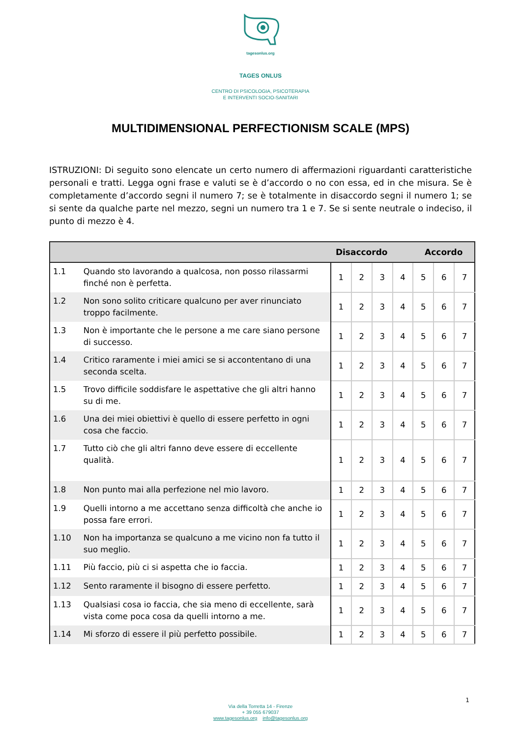tagesonlus.org
TAGES ONLUS
CENTRO DI PSICOLOGIA, PSICOTERAPIA
E INTERVENTI SOCIO-SANITARI
MULTIDIMENSIONAL PERFECTIONISM SCALE (MPS)
ISTRUZIONI: Di seguito sono elencate un certo numero di affermazioni riguardanti caratteristiche personali e tratti. Legga ogni frase e valuti se è d’accordo o no con essa, ed in che misura. Se è completamente d’accordo segni il numero 7; se è totalmente in disaccordo segni il numero 1; se si sente da qualche parte nel mezzo, segni un numero tra 1 e 7. Se si sente neutrale o indeciso, il punto di mezzo è 4.
| | | Disaccordo | | | | Accordo | | |
| --- | --- | --- | --- | --- | --- | --- | --- | --- |
| 1.1 | Quando sto lavorando a qualcosa, non posso rilassarmi finché non è perfetta. | 1 | 2 | 3 | 4 | 5 | 6 | 7 |
| 1.2 | Non sono solito criticare qualcuno per aver rinunciato troppo facilmente. | 1 | 2 | 3 | 4 | 5 | 6 | 7 |
| 1.3 | Non è importante che le persone a me care siano persone di successo. | 1 | 2 | 3 | 4 | 5 | 6 | 7 |
| 1.4 | Critico raramente i miei amici se si accontentano di una seconda scelta. | 1 | 2 | 3 | 4 | 5 | 6 | 7 |
| 1.5 | Trovo difficile soddisfare le aspettative che gli altri hanno su di me. | 1 | 2 | 3 | 4 | 5 | 6 | 7 |
| 1.6 | Una dei miei obiettivi è quello di essere perfetto in ogni cosa che faccio. | 1 | 2 | 3 | 4 | 5 | 6 | 7 |
| 1.7 | Tutto ciò che gli altri fanno deve essere di eccellente qualità. | 1 | 2 | 3 | 4 | 5 | 6 | 7 |
| 1.8 | Non punto mai alla perfezione nel mio lavoro. | 1 | 2 | 3 | 4 | 5 | 6 | 7 |
| 1.9 | Quelli intorno a me accettano senza difficoltà che anche io possa fare errori. | 1 | 2 | 3 | 4 | 5 | 6 | 7 |
| 1.10 | Non ha importanza se qualcuno a me vicino non fa tutto il suo meglio. | 1 | 2 | 3 | 4 | 5 | 6 | 7 |
| 1.11 | Più faccio, più ci si aspetta che io faccia. | 1 | 2 | 3 | 4 | 5 | 6 | 7 |
| 1.12 | Sento raramente il bisogno di essere perfetto. | 1 | 2 | 3 | 4 | 5 | 6 | 7 |
| 1.13 | Qualsiasi cosa io faccia, che sia meno di eccellente, sarà vista come poca cosa da quelli intorno a me. | 1 | 2 | 3 | 4 | 5 | 6 | 7 |
| 1.14 | Mi sforzo di essere il più perfetto possibile. | 1 | 2 | 3 | 4 | 5 | 6 | 7 |
1
Via della Torretta 14 - Firenze
+ 39 055 679037
www.tagesonlus.org info@tagesonlus.org